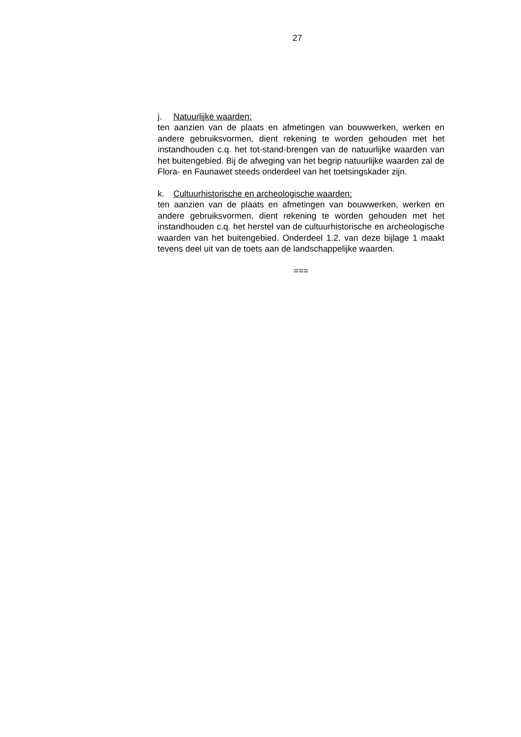27
j. Natuurlijke waarden:
ten aanzien van de plaats en afmetingen van bouwwerken, wer­ken en andere gebruiksvormen, dient rekening te worden gehou­den met het instandhouden c.q. het tot-stand-brengen van de na­tuurlijke waarden van het buitengebied. Bij de afweging van het begrip natuurlijke waarden zal de Flora- en Faunawet steeds on­derdeel van het toetsingskader zijn.
k. Cultuurhistorische en archeologische waarden:
ten aanzien van de plaats en afmetingen van bouwwerken, wer­ken en andere gebruiksvormen, dient rekening te worden gehou­den met het instandhouden c.q. het herstel van de cultuurhistori­sche en archeologische waarden van het buitengebied. Onderdeel 1.2. van deze bijlage 1 maakt tevens deel uit van de toets aan de landschappelijke waarden.
===